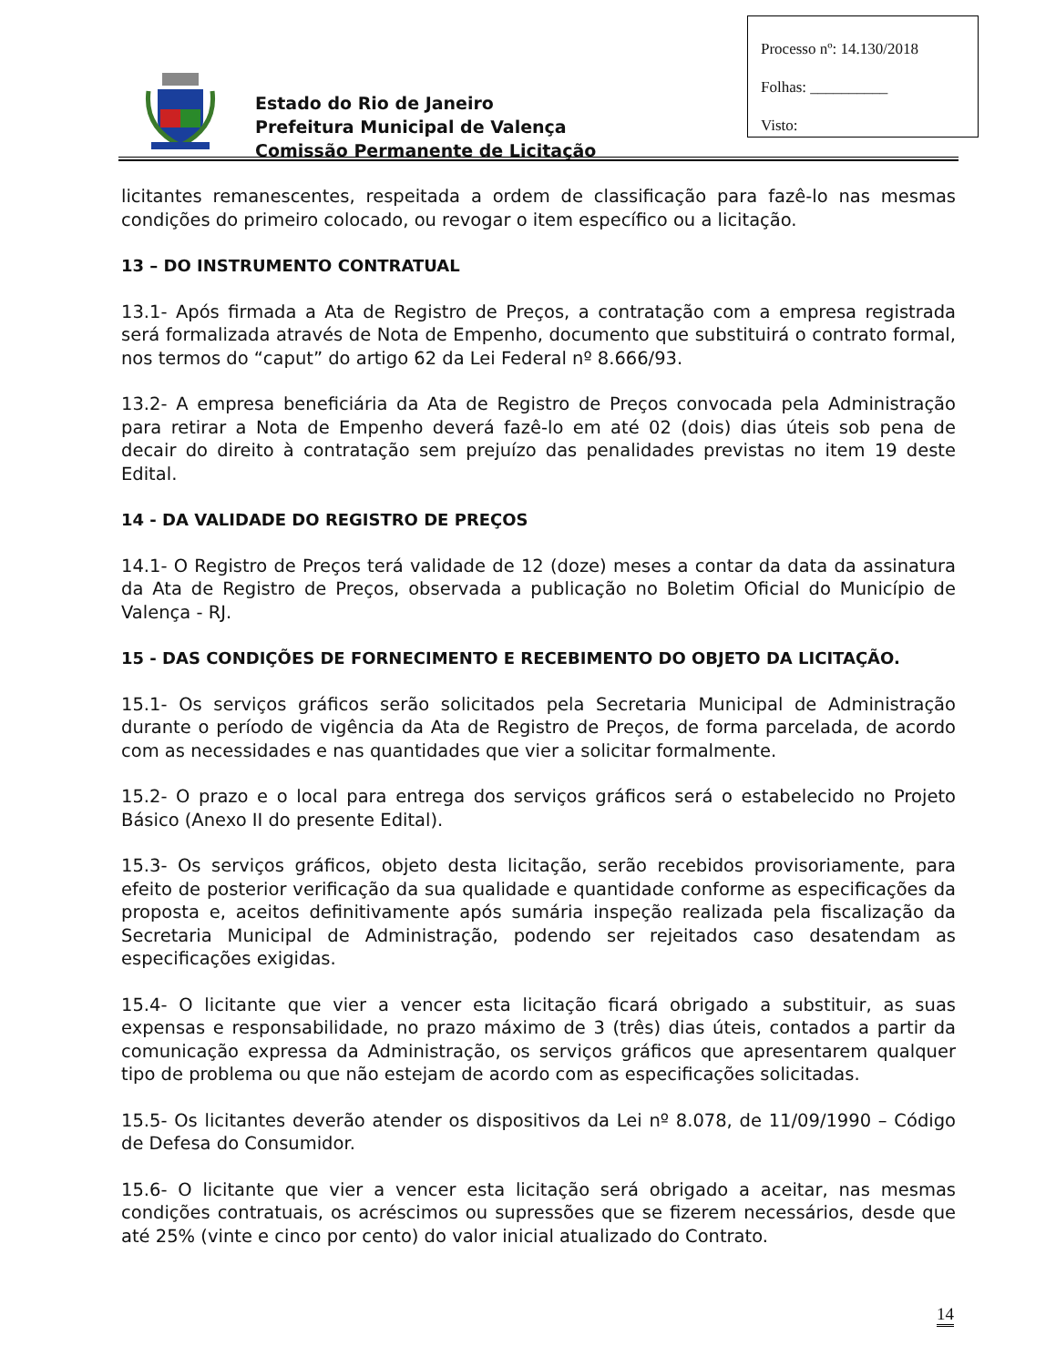Estado do Rio de Janeiro
Prefeitura Municipal de Valença
Comissão Permanente de Licitação
Processo nº: 14.130/2018
Folhas: __________
Visto:
licitantes remanescentes, respeitada a ordem de classificação para fazê-lo nas mesmas condições do primeiro colocado, ou revogar o item específico ou a licitação.
13 – DO INSTRUMENTO CONTRATUAL
13.1- Após firmada a Ata de Registro de Preços, a contratação com a empresa registrada será formalizada através de Nota de Empenho, documento que substituirá o contrato formal, nos termos do “caput” do artigo 62 da Lei Federal nº 8.666/93.
13.2- A empresa beneficiária da Ata de Registro de Preços convocada pela Administração para retirar a Nota de Empenho deverá fazê-lo em até 02 (dois) dias úteis sob pena de decair do direito à contratação sem prejuízo das penalidades previstas no item 19 deste Edital.
14 - DA VALIDADE DO REGISTRO DE PREÇOS
14.1- O Registro de Preços terá validade de 12 (doze) meses a contar da data da assinatura da Ata de Registro de Preços, observada a publicação no Boletim Oficial do Município de Valença - RJ.
15 - DAS CONDIÇÕES DE FORNECIMENTO E RECEBIMENTO DO OBJETO DA LICITAÇÃO.
15.1- Os serviços gráficos serão solicitados pela Secretaria Municipal de Administração durante o período de vigência da Ata de Registro de Preços, de forma parcelada, de acordo com as necessidades e nas quantidades que vier a solicitar formalmente.
15.2- O prazo e o local para entrega dos serviços gráficos será o estabelecido no Projeto Básico (Anexo II do presente Edital).
15.3- Os serviços gráficos, objeto desta licitação, serão recebidos provisoriamente, para efeito de posterior verificação da sua qualidade e quantidade conforme as especificações da proposta e, aceitos definitivamente após sumária inspeção realizada pela fiscalização da Secretaria Municipal de Administração, podendo ser rejeitados caso desatendam as especificações exigidas.
15.4- O licitante que vier a vencer esta licitação ficará obrigado a substituir, as suas expensas e responsabilidade, no prazo máximo de 3 (três) dias úteis, contados a partir da comunicação expressa da Administração, os serviços gráficos que apresentarem qualquer tipo de problema ou que não estejam de acordo com as especificações solicitadas.
15.5- Os licitantes deverão atender os dispositivos da Lei nº 8.078, de 11/09/1990 – Código de Defesa do Consumidor.
15.6- O licitante que vier a vencer esta licitação será obrigado a aceitar, nas mesmas condições contratuais, os acréscimos ou supressões que se fizerem necessários, desde que até 25% (vinte e cinco por cento) do valor inicial atualizado do Contrato.
14